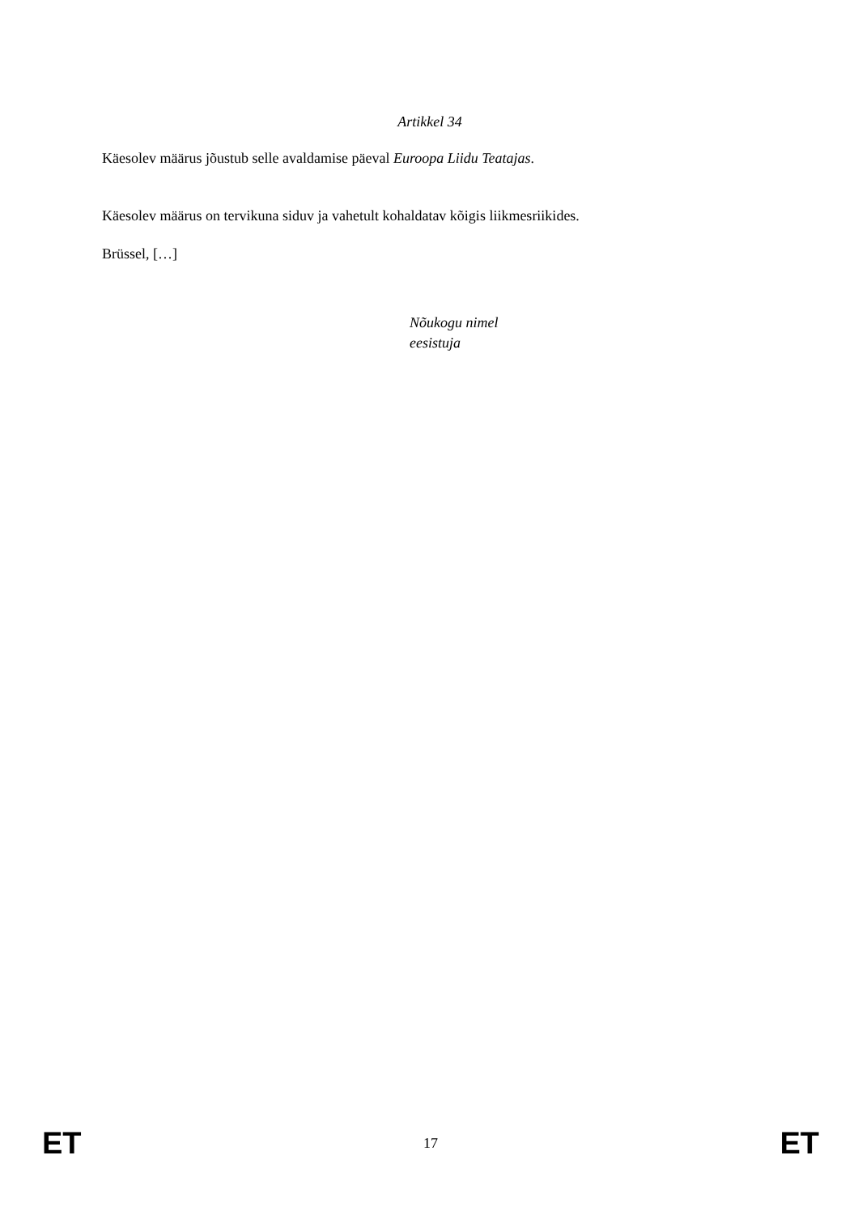Artikkel 34
Käesolev määrus jõustub selle avaldamise päeval Euroopa Liidu Teatajas.
Käesolev määrus on tervikuna siduv ja vahetult kohaldatav kõigis liikmesriikides.
Brüssel, […]
Nõukogu nimel
eesistuja
ET 17 ET